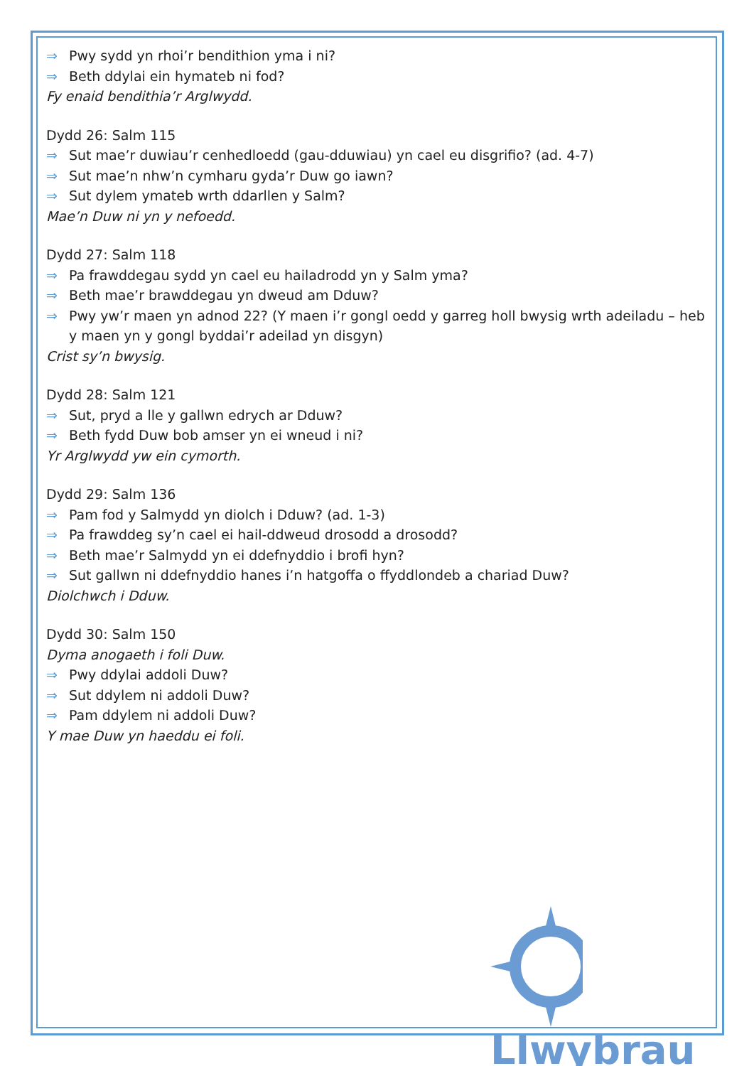⇒ Pwy sydd yn rhoi’r bendithion yma i ni?
⇒ Beth ddylai ein hymateb ni fod?
Fy enaid bendithia’r Arglwydd.
Dydd 26: Salm 115
⇒ Sut mae’r duwiau’r cenhedloedd (gau-dduwiau) yn cael eu disgrifio? (ad. 4-7)
⇒ Sut mae’n nhw’n cymharu gyda’r Duw go iawn?
⇒ Sut dylem ymateb wrth ddarllen y Salm?
Mae’n Duw ni yn y nefoedd.
Dydd 27: Salm 118
⇒ Pa frawddegau sydd yn cael eu hailadrodd yn y Salm yma?
⇒ Beth mae’r brawddegau yn dweud am Dduw?
⇒ Pwy yw’r maen yn adnod 22? (Y maen i’r gongl oedd y garreg holl bwysig wrth adeiladu – heb y maen yn y gongl byddai’r adeilad yn disgyn)
Crist sy’n bwysig.
Dydd 28: Salm 121
⇒ Sut, pryd a lle y gallwn edrych ar Dduw?
⇒ Beth fydd Duw bob amser yn ei wneud i ni?
Yr Arglwydd yw ein cymorth.
Dydd 29: Salm 136
⇒ Pam fod y Salmydd yn diolch i Dduw? (ad. 1-3)
⇒ Pa frawddeg sy’n cael ei hail-ddweud drosodd a drosodd?
⇒ Beth mae’r Salmydd yn ei ddefnyddio i brofi hyn?
⇒ Sut gallwn ni ddefnyddio hanes i’n hatgoffa o ffyddlondeb a chariad Duw?
Diolchwch i Dduw.
Dydd 30: Salm 150
Dyma anogaeth i foli Duw.
⇒ Pwy ddylai addoli Duw?
⇒ Sut ddylem ni addoli Duw?
⇒ Pam ddylem ni addoli Duw?
Y mae Duw yn haeddu ei foli.
Llwybrau